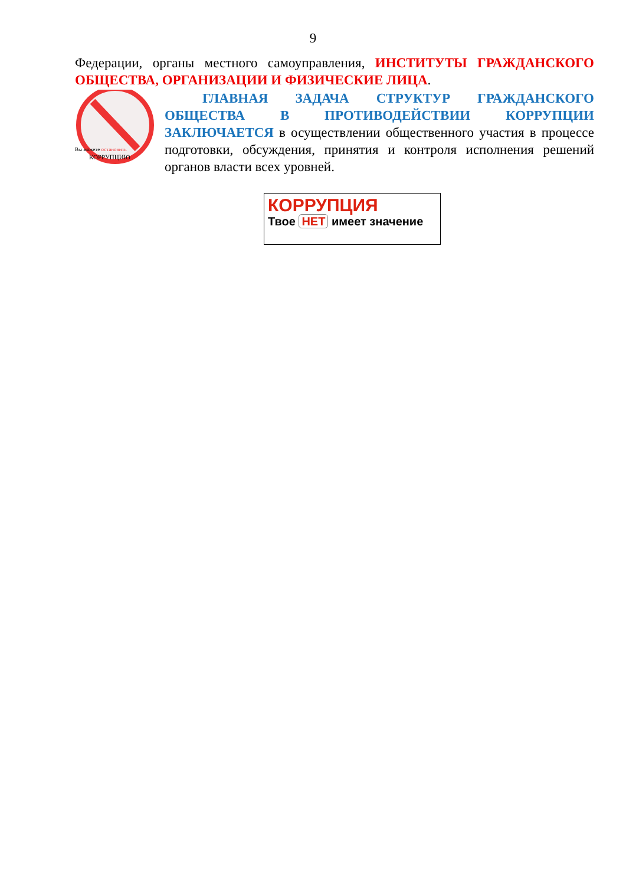9
Федерации, органы местного самоуправления, ИНСТИТУТЫ ГРАЖДАНСКОГО ОБЩЕСТВА, ОРГАНИЗАЦИИ И ФИЗИЧЕСКИЕ ЛИЦА.
Вы можете остановить
КОРРУПЦИЮ
ГЛАВНАЯ ЗАДАЧА СТРУКТУР ГРАЖДАНСКОГО ОБЩЕСТВА В ПРОТИВОДЕЙСТВИИ КОРРУПЦИИ ЗАКЛЮЧАЕТСЯ в осуществлении общественного участия в процессе подготовки, обсуждения, принятия и контроля исполнения решений органов власти всех уровней.
КОРРУПЦИЯ
Твое НЕТ имеет значение